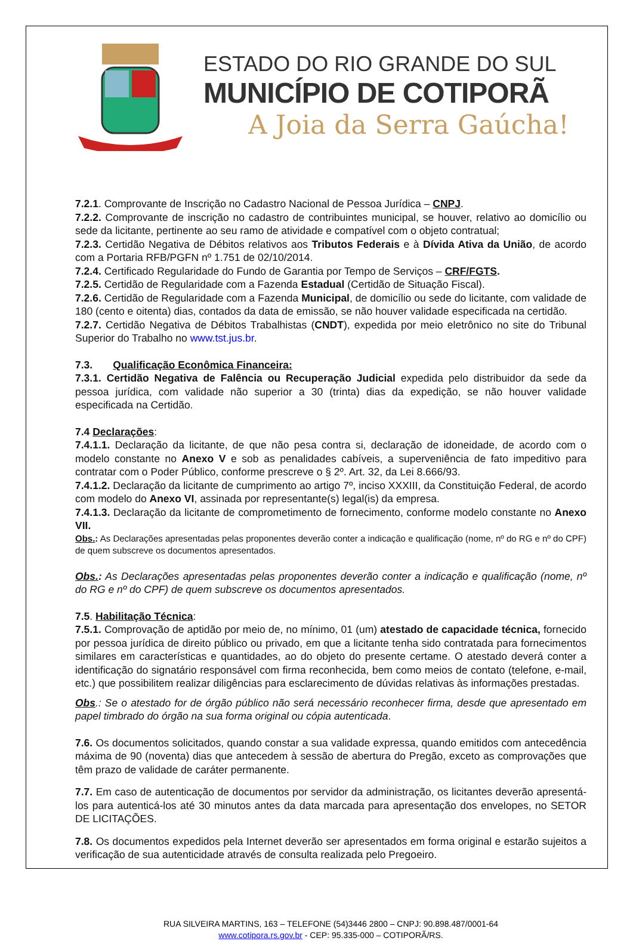ESTADO DO RIO GRANDE DO SUL
MUNICÍPIO DE COTIPORÃ
A Joia da Serra Gaúcha!
7.2.1. Comprovante de Inscrição no Cadastro Nacional de Pessoa Jurídica – CNPJ.
7.2.2. Comprovante de inscrição no cadastro de contribuintes municipal, se houver, relativo ao domicílio ou sede da licitante, pertinente ao seu ramo de atividade e compatível com o objeto contratual;
7.2.3. Certidão Negativa de Débitos relativos aos Tributos Federais e à Dívida Ativa da União, de acordo com a Portaria RFB/PGFN nº 1.751 de 02/10/2014.
7.2.4. Certificado Regularidade do Fundo de Garantia por Tempo de Serviços – CRF/FGTS.
7.2.5. Certidão de Regularidade com a Fazenda Estadual (Certidão de Situação Fiscal).
7.2.6. Certidão de Regularidade com a Fazenda Municipal, de domicílio ou sede do licitante, com validade de 180 (cento e oitenta) dias, contados da data de emissão, se não houver validade especificada na certidão.
7.2.7. Certidão Negativa de Débitos Trabalhistas (CNDT), expedida por meio eletrônico no site do Tribunal Superior do Trabalho no www.tst.jus.br.
7.3. Qualificação Econômica Financeira:
7.3.1. Certidão Negativa de Falência ou Recuperação Judicial expedida pelo distribuidor da sede da pessoa jurídica, com validade não superior a 30 (trinta) dias da expedição, se não houver validade especificada na Certidão.
7.4 Declarações:
7.4.1.1. Declaração da licitante, de que não pesa contra si, declaração de idoneidade, de acordo com o modelo constante no Anexo V e sob as penalidades cabíveis, a superveniência de fato impeditivo para contratar com o Poder Público, conforme prescreve o § 2º. Art. 32, da Lei 8.666/93.
7.4.1.2. Declaração da licitante de cumprimento ao artigo 7º, inciso XXXIII, da Constituição Federal, de acordo com modelo do Anexo VI, assinada por representante(s) legal(is) da empresa.
7.4.1.3. Declaração da licitante de comprometimento de fornecimento, conforme modelo constante no Anexo VII.
Obs.: As Declarações apresentadas pelas proponentes deverão conter a indicação e qualificação (nome, nº do RG e nº do CPF) de quem subscreve os documentos apresentados.
Obs.: As Declarações apresentadas pelas proponentes deverão conter a indicação e qualificação (nome, nº do RG e nº do CPF) de quem subscreve os documentos apresentados.
7.5. Habilitação Técnica:
7.5.1. Comprovação de aptidão por meio de, no mínimo, 01 (um) atestado de capacidade técnica, fornecido por pessoa jurídica de direito público ou privado, em que a licitante tenha sido contratada para fornecimentos similares em características e quantidades, ao do objeto do presente certame. O atestado deverá conter a identificação do signatário responsável com firma reconhecida, bem como meios de contato (telefone, e-mail, etc.) que possibilitem realizar diligências para esclarecimento de dúvidas relativas às informações prestadas.
Obs.: Se o atestado for de órgão público não será necessário reconhecer firma, desde que apresentado em papel timbrado do órgão na sua forma original ou cópia autenticada.
7.6. Os documentos solicitados, quando constar a sua validade expressa, quando emitidos com antecedência máxima de 90 (noventa) dias que antecedem à sessão de abertura do Pregão, exceto as comprovações que têm prazo de validade de caráter permanente.
7.7. Em caso de autenticação de documentos por servidor da administração, os licitantes deverão apresentá-los para autenticá-los até 30 minutos antes da data marcada para apresentação dos envelopes, no SETOR DE LICITAÇÕES.
7.8. Os documentos expedidos pela Internet deverão ser apresentados em forma original e estarão sujeitos a verificação de sua autenticidade através de consulta realizada pelo Pregoeiro.
RUA SILVEIRA MARTINS, 163 – TELEFONE (54)3446 2800 – CNPJ: 90.898.487/0001-64
www.cotipora.rs.gov.br - CEP: 95.335-000 – COTIPORÃ/RS.